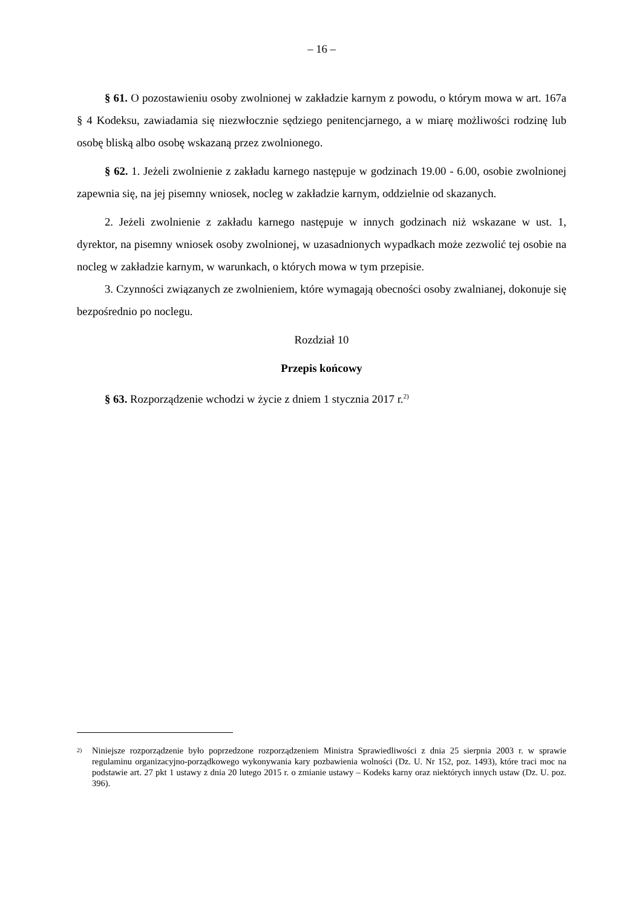– 16 –
§ 61. O pozostawieniu osoby zwolnionej w zakładzie karnym z powodu, o którym mowa w art. 167a § 4 Kodeksu, zawiadamia się niezwłocznie sędziego penitencjarnego, a w miarę możliwości rodzinę lub osobę bliską albo osobę wskazaną przez zwolnionego.
§ 62. 1. Jeżeli zwolnienie z zakładu karnego następuje w godzinach 19.00 - 6.00, osobie zwolnionej zapewnia się, na jej pisemny wniosek, nocleg w zakładzie karnym, oddzielnie od skazanych.
2. Jeżeli zwolnienie z zakładu karnego następuje w innych godzinach niż wskazane w ust. 1, dyrektor, na pisemny wniosek osoby zwolnionej, w uzasadnionych wypadkach może zezwolić tej osobie na nocleg w zakładzie karnym, w warunkach, o których mowa w tym przepisie.
3. Czynności związanych ze zwolnieniem, które wymagają obecności osoby zwalnianej, dokonuje się bezpośrednio po noclegu.
Rozdział 10
Przepis końcowy
§ 63. Rozporządzenie wchodzi w życie z dniem 1 stycznia 2017 r.<sup>2)</sup>
<sup>2)</sup> Niniejsze rozporządzenie było poprzedzone rozporządzeniem Ministra Sprawiedliwości z dnia 25 sierpnia 2003 r. w sprawie regulaminu organizacyjno-porządkowego wykonywania kary pozbawienia wolności (Dz. U. Nr 152, poz. 1493), które traci moc na podstawie art. 27 pkt 1 ustawy z dnia 20 lutego 2015 r. o zmianie ustawy – Kodeks karny oraz niektórych innych ustaw (Dz. U. poz. 396).